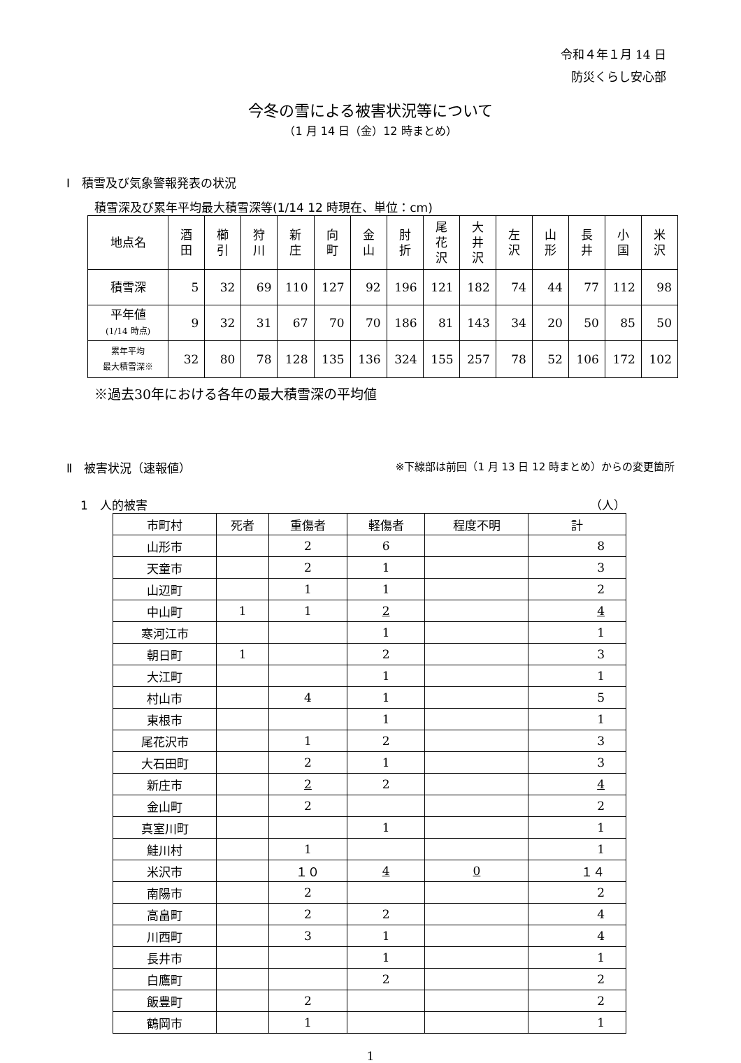令和４年１月 14 日
防災くらし安心部
今冬の雪による被害状況等について
（1 月 14 日（金）12 時まとめ）
Ⅰ　積雪及び気象警報発表の状況
積雪深及び累年平均最大積雪深等(1/14 12 時現在、単位：cm)
| 地点名 | 酒 田 | 櫛 引 | 狩 川 | 新 庄 | 向 町 | 金 山 | 肘 折 | 尾 花 沢 | 大 井 沢 | 左 沢 | 山 形 | 長 井 | 小 国 | 米 沢 |
| --- | --- | --- | --- | --- | --- | --- | --- | --- | --- | --- | --- | --- | --- | --- |
| 積雪深 | 5 | 32 | 69 | 110 | 127 | 92 | 196 | 121 | 182 | 74 | 44 | 77 | 112 | 98 |
| 平年値 (1/14 時点) | 9 | 32 | 31 | 67 | 70 | 70 | 186 | 81 | 143 | 34 | 20 | 50 | 85 | 50 |
| 累年平均 最大積雪深※ | 32 | 80 | 78 | 128 | 135 | 136 | 324 | 155 | 257 | 78 | 52 | 106 | 172 | 102 |
※過去30年における各年の最大積雪深の平均値
Ⅱ　被害状況（速報値） ※下線部は前回（1 月 13 日 12 時まとめ）からの変更箇所
1　人的被害 （人）
| 市町村 | 死者 | 重傷者 | 軽傷者 | 程度不明 | 計 |
| --- | --- | --- | --- | --- | --- |
| 山形市 | | 2 | 6 | | 8 |
| 天童市 | | 2 | 1 | | 3 |
| 山辺町 | | 1 | 1 | | 2 |
| 中山町 | 1 | 1 | 2 | | 4 |
| 寒河江市 | | | 1 | | 1 |
| 朝日町 | 1 | | 2 | | 3 |
| 大江町 | | | 1 | | 1 |
| 村山市 | | 4 | 1 | | 5 |
| 東根市 | | | 1 | | 1 |
| 尾花沢市 | | 1 | 2 | | 3 |
| 大石田町 | | 2 | 1 | | 3 |
| 新庄市 | | 2 | 2 | | 4 |
| 金山町 | | 2 | | | 2 |
| 真室川町 | | | 1 | | 1 |
| 鮭川村 | | 1 | | | 1 |
| 米沢市 | | １０ | 4 | 0 | １４ |
| 南陽市 | | 2 | | | 2 |
| 高畠町 | | 2 | 2 | | 4 |
| 川西町 | | 3 | 1 | | 4 |
| 長井市 | | | 1 | | 1 |
| 白鷹町 | | | 2 | | 2 |
| 飯豊町 | | 2 | | | 2 |
| 鶴岡市 | | 1 | | | 1 |
1